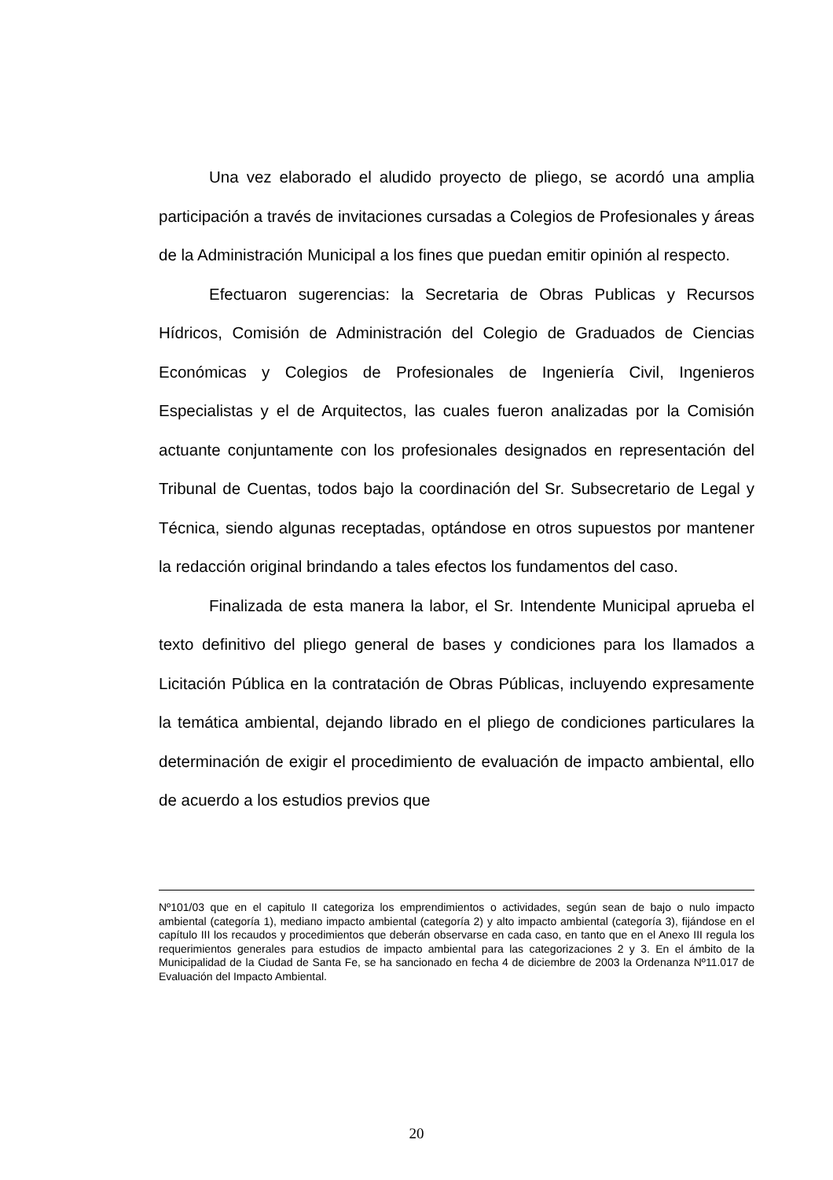Una vez elaborado el aludido proyecto de pliego, se acordó una amplia participación a través de invitaciones cursadas a Colegios de Profesionales y áreas de la Administración Municipal a los fines que puedan emitir opinión al respecto.
Efectuaron sugerencias: la Secretaria de Obras Publicas y Recursos Hídricos, Comisión de Administración del Colegio de Graduados de Ciencias Económicas y Colegios de Profesionales de Ingeniería Civil, Ingenieros Especialistas y el de Arquitectos, las cuales fueron analizadas por la Comisión actuante conjuntamente con los profesionales designados en representación del Tribunal de Cuentas, todos bajo la coordinación del Sr. Subsecretario de Legal y Técnica, siendo algunas receptadas, optándose en otros supuestos por mantener la redacción original brindando a tales efectos los fundamentos del caso.
Finalizada de esta manera la labor, el Sr. Intendente Municipal aprueba el texto definitivo del pliego general de bases y condiciones para los llamados a Licitación Pública en la contratación de Obras Públicas, incluyendo expresamente la temática ambiental, dejando librado en el pliego de condiciones particulares la determinación de exigir el procedimiento de evaluación de impacto ambiental, ello de acuerdo a los estudios previos que
Nº101/03 que en el capitulo II categoriza los emprendimientos o actividades, según sean de bajo o nulo impacto ambiental (categoría 1), mediano impacto ambiental (categoría 2) y alto impacto ambiental (categoría 3), fijándose en el capítulo III los recaudos y procedimientos que deberán observarse en cada caso, en tanto que en el Anexo III regula los requerimientos generales para estudios de impacto ambiental para las categorizaciones 2 y 3. En el ámbito de la Municipalidad de la Ciudad de Santa Fe, se ha sancionado en fecha 4 de diciembre de 2003 la Ordenanza Nº11.017 de Evaluación del Impacto Ambiental.
20